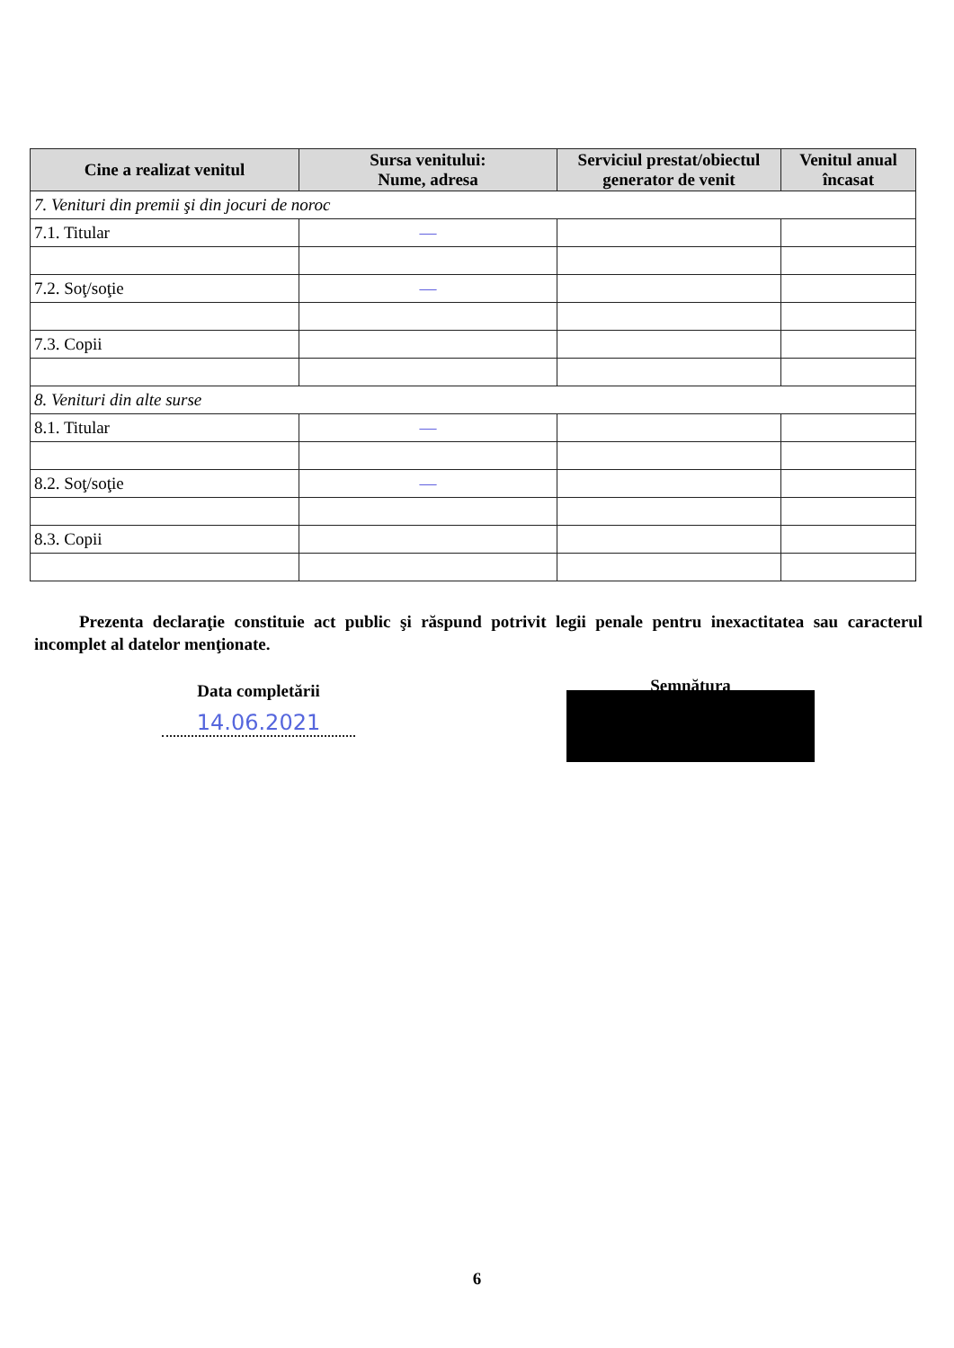| Cine a realizat venitul | Sursa venitului: Nume, adresa | Serviciul prestat/obiectul generator de venit | Venitul anual încasat |
| --- | --- | --- | --- |
| 7. Venituri din premii şi din jocuri de noroc | | | |
| 7.1. Titular | — | | |
| 7.2. Soţ/soţie | — | | |
| 7.3. Copii | | | |
| 8. Venituri din alte surse | | | |
| 8.1. Titular | — | | |
| 8.2. Soţ/soţie | — | | |
| 8.3. Copii | | | |
Prezenta declaraţie constituie act public şi răspund potrivit legii penale pentru inexactitatea sau caracterul incomplet al datelor menţionate.
Data completării
14.06.2021
Semnătura
6